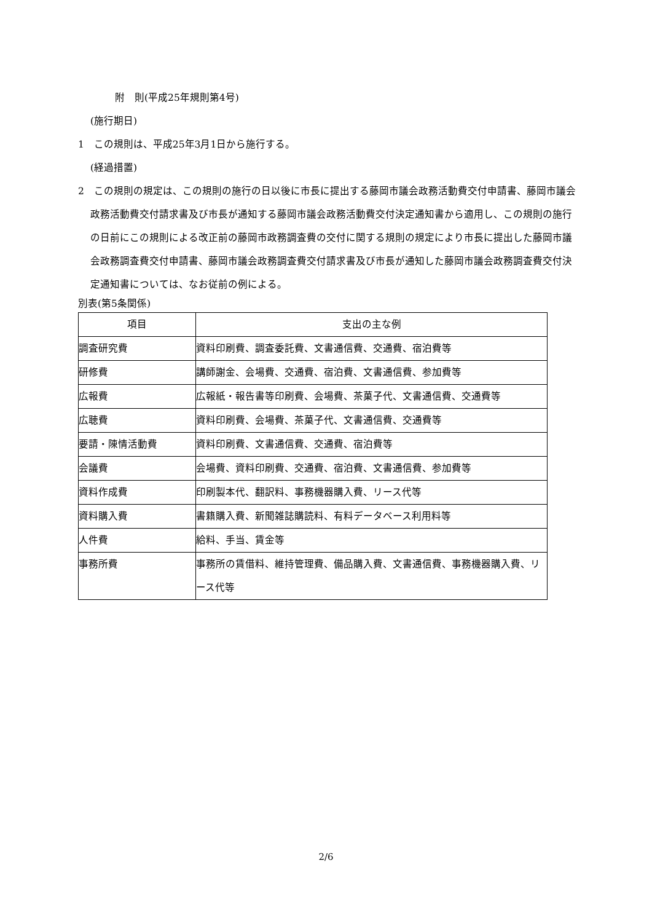附　則(平成25年規則第4号)
(施行期日)
1　この規則は、平成25年3月1日から施行する。
(経過措置)
2　この規則の規定は、この規則の施行の日以後に市長に提出する藤岡市議会政務活動費交付申請書、藤岡市議会政務活動費交付請求書及び市長が通知する藤岡市議会政務活動費交付決定通知書から適用し、この規則の施行の日前にこの規則による改正前の藤岡市政務調査費の交付に関する規則の規定により市長に提出した藤岡市議会政務調査費交付申請書、藤岡市議会政務調査費交付請求書及び市長が通知した藤岡市議会政務調査費交付決定通知書については、なお従前の例による。
別表(第5条関係)
| 項目 | 支出の主な例 |
| --- | --- |
| 調査研究費 | 資料印刷費、調査委託費、文書通信費、交通費、宿泊費等 |
| 研修費 | 講師謝金、会場費、交通費、宿泊費、文書通信費、参加費等 |
| 広報費 | 広報紙・報告書等印刷費、会場費、茶菓子代、文書通信費、交通費等 |
| 広聴費 | 資料印刷費、会場費、茶菓子代、文書通信費、交通費等 |
| 要請・陳情活動費 | 資料印刷費、文書通信費、交通費、宿泊費等 |
| 会議費 | 会場費、資料印刷費、交通費、宿泊費、文書通信費、参加費等 |
| 資料作成費 | 印刷製本代、翻訳料、事務機器購入費、リース代等 |
| 資料購入費 | 書籍購入費、新聞雑誌購読料、有料データベース利用料等 |
| 人件費 | 給料、手当、賃金等 |
| 事務所費 | 事務所の賃借料、維持管理費、備品購入費、文書通信費、事務機器購入費、リース代等 |
2/6